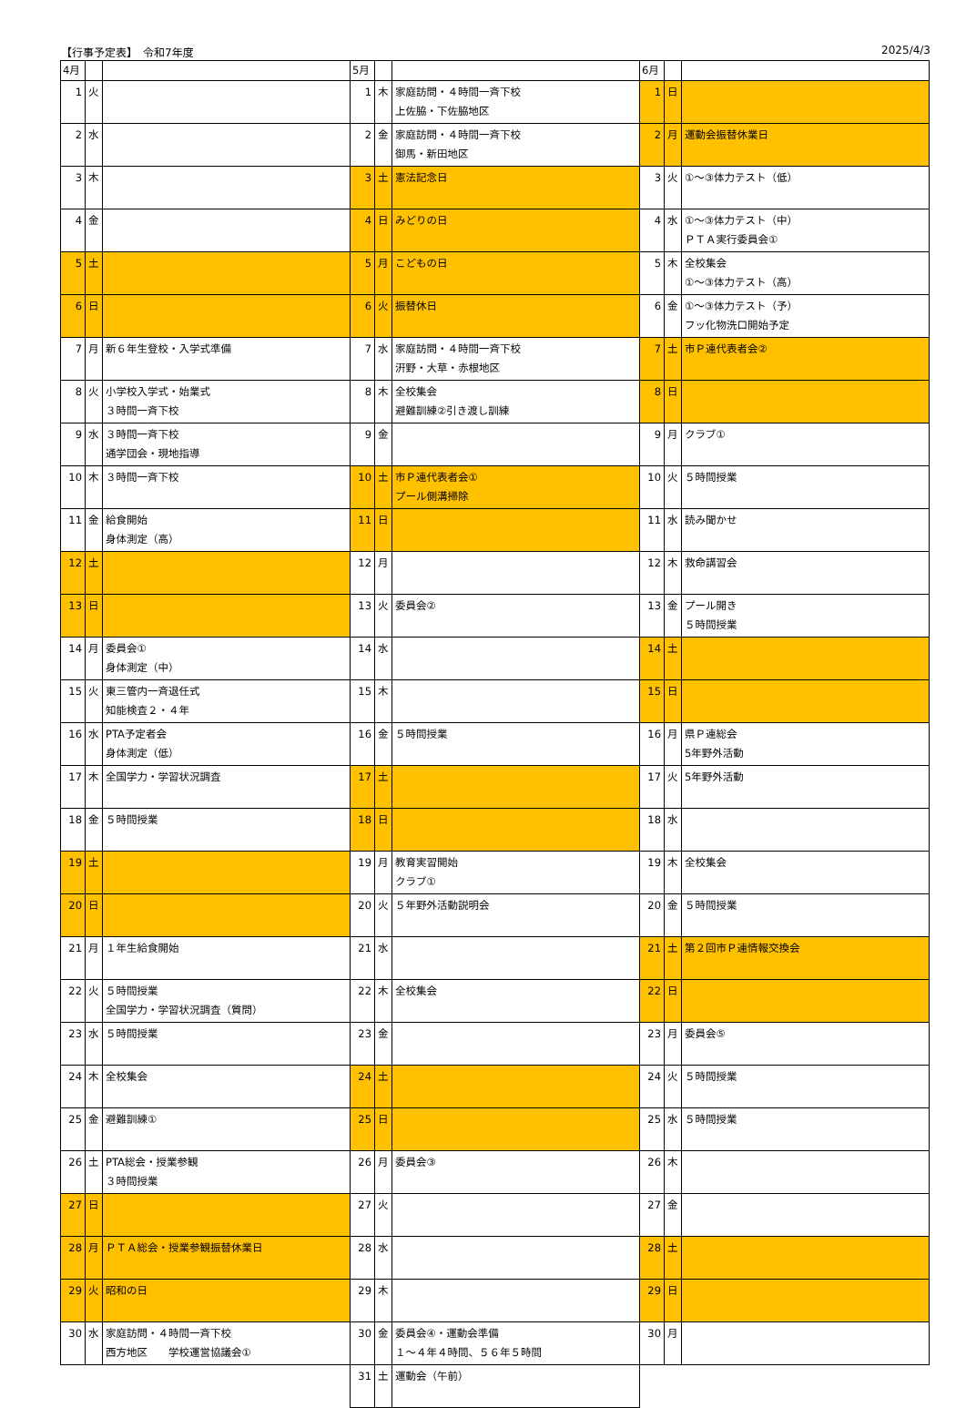【行事予定表】　令和7年度 2025/4/3
| 4月 | | | 5月 | | | 6月 | | |
| 1 | 火 | | 1 | 木 | 家庭訪問・４時間一斉下校 上佐脇・下佐脇地区 | 1 | 日 | |
| 2 | 水 | | 2 | 金 | 家庭訪問・４時間一斉下校 御馬・新田地区 | 2 | 月 | 運動会振替休業日 |
| 3 | 木 | | 3 | 土 | 憲法記念日 | 3 | 火 | ①～③体力テスト（低） |
| 4 | 金 | | 4 | 日 | みどりの日 | 4 | 水 | ①～③体力テスト（中） ＰＴＡ実行委員会① |
| 5 | 土 | | 5 | 月 | こどもの日 | 5 | 木 | 全校集会 ①～③体力テスト（高） |
| 6 | 日 | | 6 | 火 | 振替休日 | 6 | 金 | ①～③体力テスト（予） フッ化物洗口開始予定 |
| 7 | 月 | 新６年生登校・入学式準備 | 7 | 水 | 家庭訪問・４時間一斉下校 汧野・大草・赤根地区 | 7 | 土 | 市Ｐ連代表者会② |
| 8 | 火 | 小学校入学式・始業式 ３時間一斉下校 | 8 | 木 | 全校集会 避難訓練②引き渡し訓練 | 8 | 日 | |
| 9 | 水 | ３時間一斉下校 通学団会・現地指導 | 9 | 金 | | 9 | 月 | クラブ① |
| 10 | 木 | ３時間一斉下校 | 10 | 土 | 市Ｐ連代表者会① プール側溝掃除 | 10 | 火 | ５時間授業 |
| 11 | 金 | 給食開始 身体測定（高） | 11 | 日 | | 11 | 水 | 読み聞かせ |
| 12 | 土 | | 12 | 月 | | 12 | 木 | 救命講習会 |
| 13 | 日 | | 13 | 火 | 委員会② | 13 | 金 | プール開き ５時間授業 |
| 14 | 月 | 委員会① 身体測定（中） | 14 | 水 | | 14 | 土 | |
| 15 | 火 | 東三管内一斉退任式 知能検査２・４年 | 15 | 木 | | 15 | 日 | |
| 16 | 水 | PTA予定者会 身体測定（低） | 16 | 金 | ５時間授業 | 16 | 月 | 県Ｐ連総会 5年野外活動 |
| 17 | 木 | 全国学力・学習状況調査 | 17 | 土 | | 17 | 火 | 5年野外活動 |
| 18 | 金 | ５時間授業 | 18 | 日 | | 18 | 水 | |
| 19 | 土 | | 19 | 月 | 教育実習開始 クラブ① | 19 | 木 | 全校集会 |
| 20 | 日 | | 20 | 火 | ５年野外活動説明会 | 20 | 金 | ５時間授業 |
| 21 | 月 | １年生給食開始 | 21 | 水 | | 21 | 土 | 第２回市Ｐ連情報交換会 |
| 22 | 火 | ５時間授業 全国学力・学習状況調査（質問） | 22 | 木 | 全校集会 | 22 | 日 | |
| 23 | 水 | ５時間授業 | 23 | 金 | | 23 | 月 | 委員会⑤ |
| 24 | 木 | 全校集会 | 24 | 土 | | 24 | 火 | ５時間授業 |
| 25 | 金 | 避難訓練① | 25 | 日 | | 25 | 水 | ５時間授業 |
| 26 | 土 | PTA総会・授業参観 ３時間授業 | 26 | 月 | 委員会③ | 26 | 木 | |
| 27 | 日 | | 27 | 火 | | 27 | 金 | |
| 28 | 月 | ＰＴＡ総会・授業参観振替休業日 | 28 | 水 | | 28 | 土 | |
| 29 | 火 | 昭和の日 | 29 | 木 | | 29 | 日 | |
| 30 | 水 | 家庭訪問・４時間一斉下校 西方地区 学校運営協議会① | 30 | 金 | 委員会④・運動会準備 １～４年４時間、５６年５時間 | 30 | 月 | |
| | | | 31 | 土 | 運動会（午前） | | | |